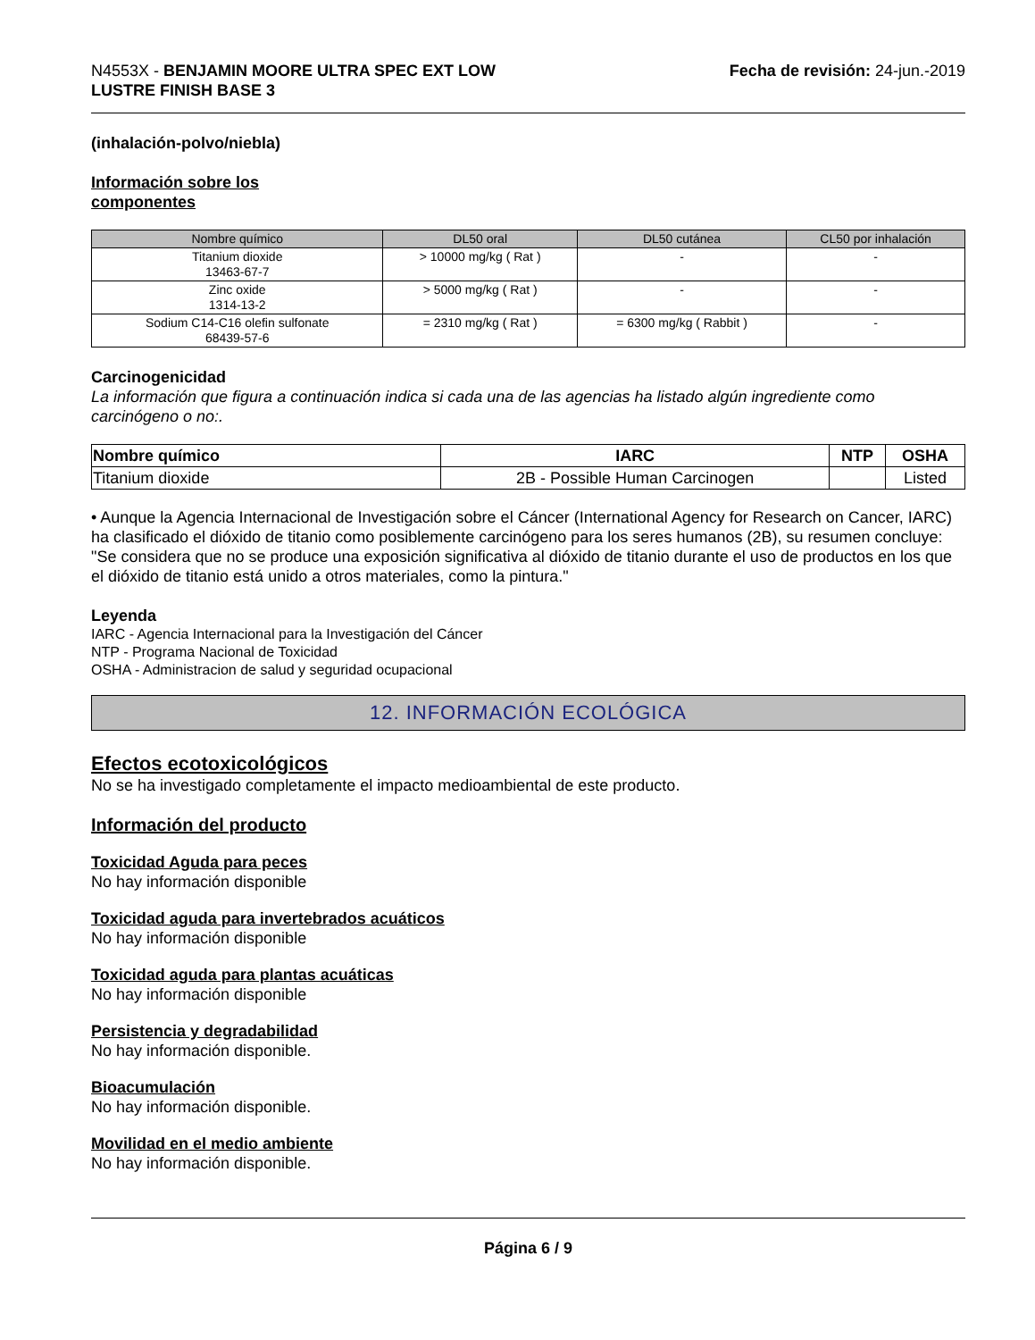N4553X - BENJAMIN MOORE ULTRA SPEC EXT LOW
LUSTRE FINISH BASE 3
Fecha de revisión: 24-jun.-2019
(inhalación-polvo/niebla)
Información sobre los
componentes
| Nombre químico | DL50 oral | DL50 cutánea | CL50 por inhalación |
| --- | --- | --- | --- |
| Titanium dioxide 13463-67-7 | > 10000 mg/kg ( Rat ) | - | - |
| Zinc oxide 1314-13-2 | > 5000 mg/kg ( Rat ) | - | - |
| Sodium C14-C16 olefin sulfonate 68439-57-6 | = 2310 mg/kg ( Rat ) | = 6300 mg/kg ( Rabbit ) | - |
Carcinogenicidad
La información que figura a continuación indica si cada una de las agencias ha listado algún ingrediente como carcinógeno o no:.
| Nombre químico | IARC | NTP | OSHA |
| --- | --- | --- | --- |
| Titanium dioxide | 2B - Possible Human Carcinogen | | Listed |
• Aunque la Agencia Internacional de Investigación sobre el Cáncer (International Agency for Research on Cancer, IARC) ha clasificado el dióxido de titanio como posiblemente carcinógeno para los seres humanos (2B), su resumen concluye: "Se considera que no se produce una exposición significativa al dióxido de titanio durante el uso de productos en los que el dióxido de titanio está unido a otros materiales, como la pintura."
Leyenda
IARC - Agencia Internacional para la Investigación del Cáncer
NTP - Programa Nacional de Toxicidad
OSHA - Administracion de salud y seguridad ocupacional
12. INFORMACIÓN ECOLÓGICA
Efectos ecotoxicológicos
No se ha investigado completamente el impacto medioambiental de este producto.
Información del producto
Toxicidad Aguda para peces
No hay información disponible
Toxicidad aguda para invertebrados acuáticos
No hay información disponible
Toxicidad aguda para plantas acuáticas
No hay información disponible
Persistencia y degradabilidad
No hay información disponible.
Bioacumulación
No hay información disponible.
Movilidad en el medio ambiente
No hay información disponible.
Página 6 / 9